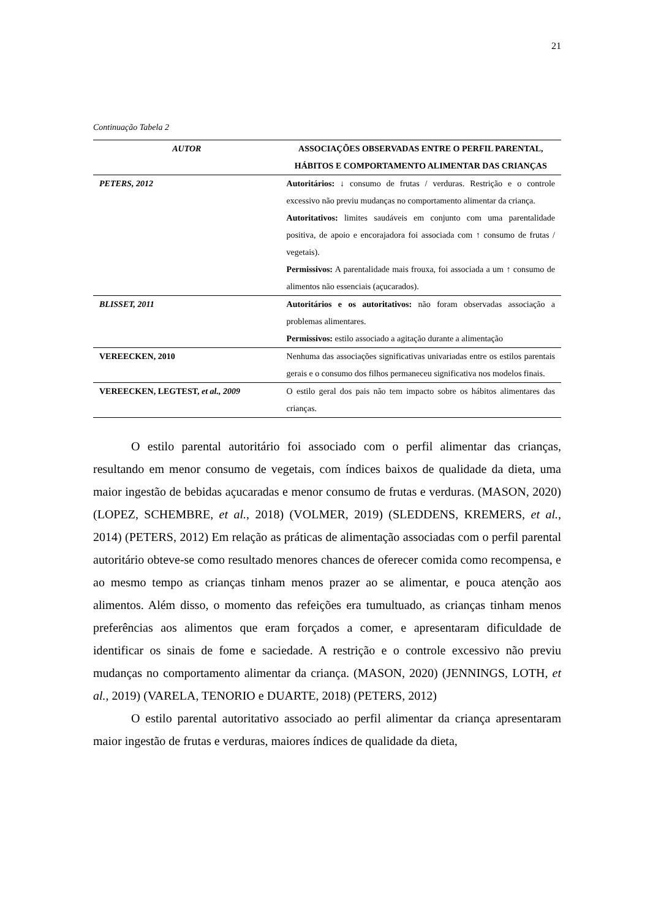21
Continuação Tabela 2
| AUTOR | ASSOCIAÇÕES OBSERVADAS ENTRE O PERFIL PARENTAL, HÁBITOS E COMPORTAMENTO ALIMENTAR DAS CRIANÇAS |
| --- | --- |
| PETERS, 2012 | Autoritários: ↓ consumo de frutas / verduras. Restrição e o controle excessivo não previu mudanças no comportamento alimentar da criança. Autoritativos: limites saudáveis em conjunto com uma parentalidade positiva, de apoio e encorajadora foi associada com ↑ consumo de frutas / vegetais). Permissivos: A parentalidade mais frouxa, foi associada a um ↑ consumo de alimentos não essenciais (açucarados). |
| BLISSET, 2011 | Autoritários e os autoritativos: não foram observadas associação a problemas alimentares. Permissivos: estilo associado a agitação durante a alimentação |
| VEREECKEN, 2010 | Nenhuma das associações significativas univariadas entre os estilos parentais gerais e o consumo dos filhos permaneceu significativa nos modelos finais. |
| VEREECKEN, LEGTEST, et al., 2009 | O estilo geral dos pais não tem impacto sobre os hábitos alimentares das crianças. |
O estilo parental autoritário foi associado com o perfil alimentar das crianças, resultando em menor consumo de vegetais, com índices baixos de qualidade da dieta, uma maior ingestão de bebidas açucaradas e menor consumo de frutas e verduras. (MASON, 2020) (LOPEZ, SCHEMBRE, et al., 2018) (VOLMER, 2019) (SLEDDENS, KREMERS, et al., 2014) (PETERS, 2012) Em relação as práticas de alimentação associadas com o perfil parental autoritário obteve-se como resultado menores chances de oferecer comida como recompensa, e ao mesmo tempo as crianças tinham menos prazer ao se alimentar, e pouca atenção aos alimentos. Além disso, o momento das refeições era tumultuado, as crianças tinham menos preferências aos alimentos que eram forçados a comer, e apresentaram dificuldade de identificar os sinais de fome e saciedade. A restrição e o controle excessivo não previu mudanças no comportamento alimentar da criança. (MASON, 2020) (JENNINGS, LOTH, et al., 2019) (VARELA, TENORIO e DUARTE, 2018) (PETERS, 2012)
O estilo parental autoritativo associado ao perfil alimentar da criança apresentaram maior ingestão de frutas e verduras, maiores índices de qualidade da dieta,